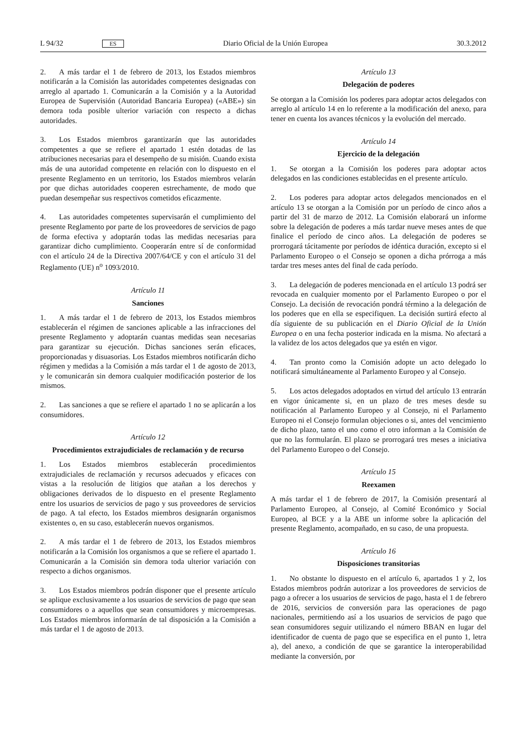L 94/32 ES Diario Oficial de la Unión Europea 30.3.2012
2. A más tardar el 1 de febrero de 2013, los Estados miembros notificarán a la Comisión las autoridades competentes designadas con arreglo al apartado 1. Comunicarán a la Comisión y a la Autoridad Europea de Supervisión (Autoridad Bancaria Europea) («ABE») sin demora toda posible ulterior variación con respecto a dichas autoridades.
3. Los Estados miembros garantizarán que las autoridades competentes a que se refiere el apartado 1 estén dotadas de las atribuciones necesarias para el desempeño de su misión. Cuando exista más de una autoridad competente en relación con lo dispuesto en el presente Reglamento en un territorio, los Estados miembros velarán por que dichas autoridades cooperen estrechamente, de modo que puedan desempeñar sus respectivos cometidos eficazmente.
4. Las autoridades competentes supervisarán el cumplimiento del presente Reglamento por parte de los proveedores de servicios de pago de forma efectiva y adoptarán todas las medidas necesarias para garantizar dicho cumplimiento. Cooperarán entre sí de conformidad con el artículo 24 de la Directiva 2007/64/CE y con el artículo 31 del Reglamento (UE) n<sup>o</sup> 1093/2010.
Artículo 11
Sanciones
1. A más tardar el 1 de febrero de 2013, los Estados miembros establecerán el régimen de sanciones aplicable a las infracciones del presente Reglamento y adoptarán cuantas medidas sean necesarias para garantizar su ejecución. Dichas sanciones serán eficaces, proporcionadas y disuasorias. Los Estados miembros notificarán dicho régimen y medidas a la Comisión a más tardar el 1 de agosto de 2013, y le comunicarán sin demora cualquier modificación posterior de los mismos.
2. Las sanciones a que se refiere el apartado 1 no se aplicarán a los consumidores.
Artículo 12
Procedimientos extrajudiciales de reclamación y de recurso
1. Los Estados miembros establecerán procedimientos extrajudiciales de reclamación y recursos adecuados y eficaces con vistas a la resolución de litigios que atañan a los derechos y obligaciones derivados de lo dispuesto en el presente Reglamento entre los usuarios de servicios de pago y sus proveedores de servicios de pago. A tal efecto, los Estados miembros designarán organismos existentes o, en su caso, establecerán nuevos organismos.
2. A más tardar el 1 de febrero de 2013, los Estados miembros notificarán a la Comisión los organismos a que se refiere el apartado 1. Comunicarán a la Comisión sin demora toda ulterior variación con respecto a dichos organismos.
3. Los Estados miembros podrán disponer que el presente artículo se aplique exclusivamente a los usuarios de servicios de pago que sean consumidores o a aquellos que sean consumidores y microempresas. Los Estados miembros informarán de tal disposición a la Comisión a más tardar el 1 de agosto de 2013.
Artículo 13
Delegación de poderes
Se otorgan a la Comisión los poderes para adoptar actos delegados con arreglo al artículo 14 en lo referente a la modificación del anexo, para tener en cuenta los avances técnicos y la evolución del mercado.
Artículo 14
Ejercicio de la delegación
1. Se otorgan a la Comisión los poderes para adoptar actos delegados en las condiciones establecidas en el presente artículo.
2. Los poderes para adoptar actos delegados mencionados en el artículo 13 se otorgan a la Comisión por un período de cinco años a partir del 31 de marzo de 2012. La Comisión elaborará un informe sobre la delegación de poderes a más tardar nueve meses antes de que finalice el período de cinco años. La delegación de poderes se prorrogará tácitamente por períodos de idéntica duración, excepto si el Parlamento Europeo o el Consejo se oponen a dicha prórroga a más tardar tres meses antes del final de cada período.
3. La delegación de poderes mencionada en el artículo 13 podrá ser revocada en cualquier momento por el Parlamento Europeo o por el Consejo. La decisión de revocación pondrá término a la delegación de los poderes que en ella se especifiquen. La decisión surtirá efecto al día siguiente de su publicación en el Diario Oficial de la Unión Europea o en una fecha posterior indicada en la misma. No afectará a la validez de los actos delegados que ya estén en vigor.
4. Tan pronto como la Comisión adopte un acto delegado lo notificará simultáneamente al Parlamento Europeo y al Consejo.
5. Los actos delegados adoptados en virtud del artículo 13 entrarán en vigor únicamente si, en un plazo de tres meses desde su notificación al Parlamento Europeo y al Consejo, ni el Parlamento Europeo ni el Consejo formulan objeciones o si, antes del vencimiento de dicho plazo, tanto el uno como el otro informan a la Comisión de que no las formularán. El plazo se prorrogará tres meses a iniciativa del Parlamento Europeo o del Consejo.
Artículo 15
Reexamen
A más tardar el 1 de febrero de 2017, la Comisión presentará al Parlamento Europeo, al Consejo, al Comité Económico y Social Europeo, al BCE y a la ABE un informe sobre la aplicación del presente Reglamento, acompañado, en su caso, de una propuesta.
Artículo 16
Disposiciones transitorias
1. No obstante lo dispuesto en el artículo 6, apartados 1 y 2, los Estados miembros podrán autorizar a los proveedores de servicios de pago a ofrecer a los usuarios de servicios de pago, hasta el 1 de febrero de 2016, servicios de conversión para las operaciones de pago nacionales, permitiendo así a los usuarios de servicios de pago que sean consumidores seguir utilizando el número BBAN en lugar del identificador de cuenta de pago que se especifica en el punto 1, letra a), del anexo, a condición de que se garantice la interoperabilidad mediante la conversión, por